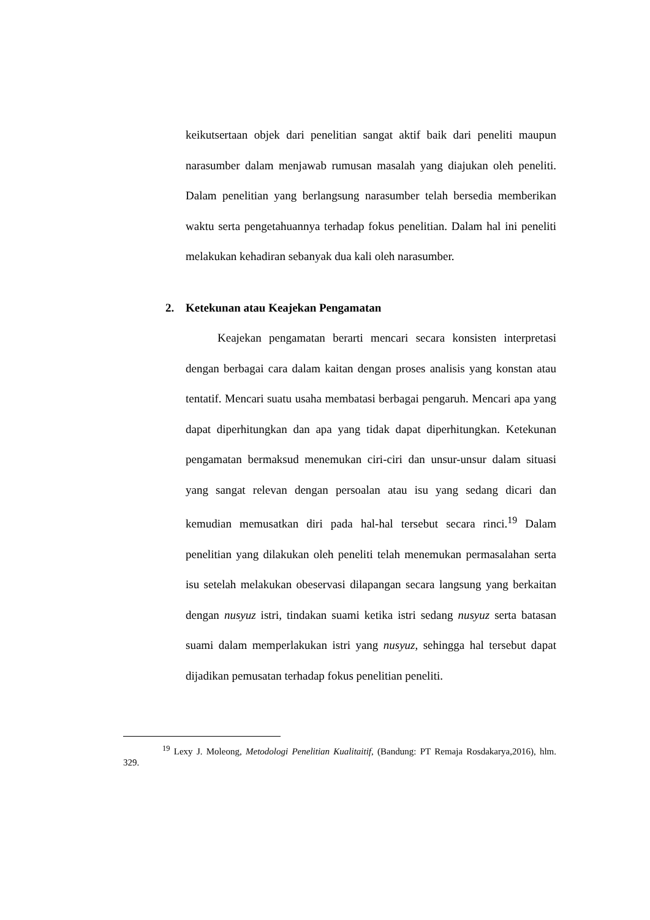keikutsertaan objek dari penelitian sangat aktif baik dari peneliti maupun narasumber dalam menjawab rumusan masalah yang diajukan oleh peneliti. Dalam penelitian yang berlangsung narasumber telah bersedia memberikan waktu serta pengetahuannya terhadap fokus penelitian. Dalam hal ini peneliti melakukan kehadiran sebanyak dua kali oleh narasumber.
2. Ketekunan atau Keajekan Pengamatan
Keajekan pengamatan berarti mencari secara konsisten interpretasi dengan berbagai cara dalam kaitan dengan proses analisis yang konstan atau tentatif. Mencari suatu usaha membatasi berbagai pengaruh. Mencari apa yang dapat diperhitungkan dan apa yang tidak dapat diperhitungkan. Ketekunan pengamatan bermaksud menemukan ciri-ciri dan unsur-unsur dalam situasi yang sangat relevan dengan persoalan atau isu yang sedang dicari dan kemudian memusatkan diri pada hal-hal tersebut secara rinci.<sup>19</sup> Dalam penelitian yang dilakukan oleh peneliti telah menemukan permasalahan serta isu setelah melakukan obeservasi dilapangan secara langsung yang berkaitan dengan nusyuz istri, tindakan suami ketika istri sedang nusyuz serta batasan suami dalam memperlakukan istri yang nusyuz, sehingga hal tersebut dapat dijadikan pemusatan terhadap fokus penelitian peneliti.
<sup>19</sup> Lexy J. Moleong, Metodologi Penelitian Kualitaitif, (Bandung: PT Remaja Rosdakarya,2016), hlm. 329.